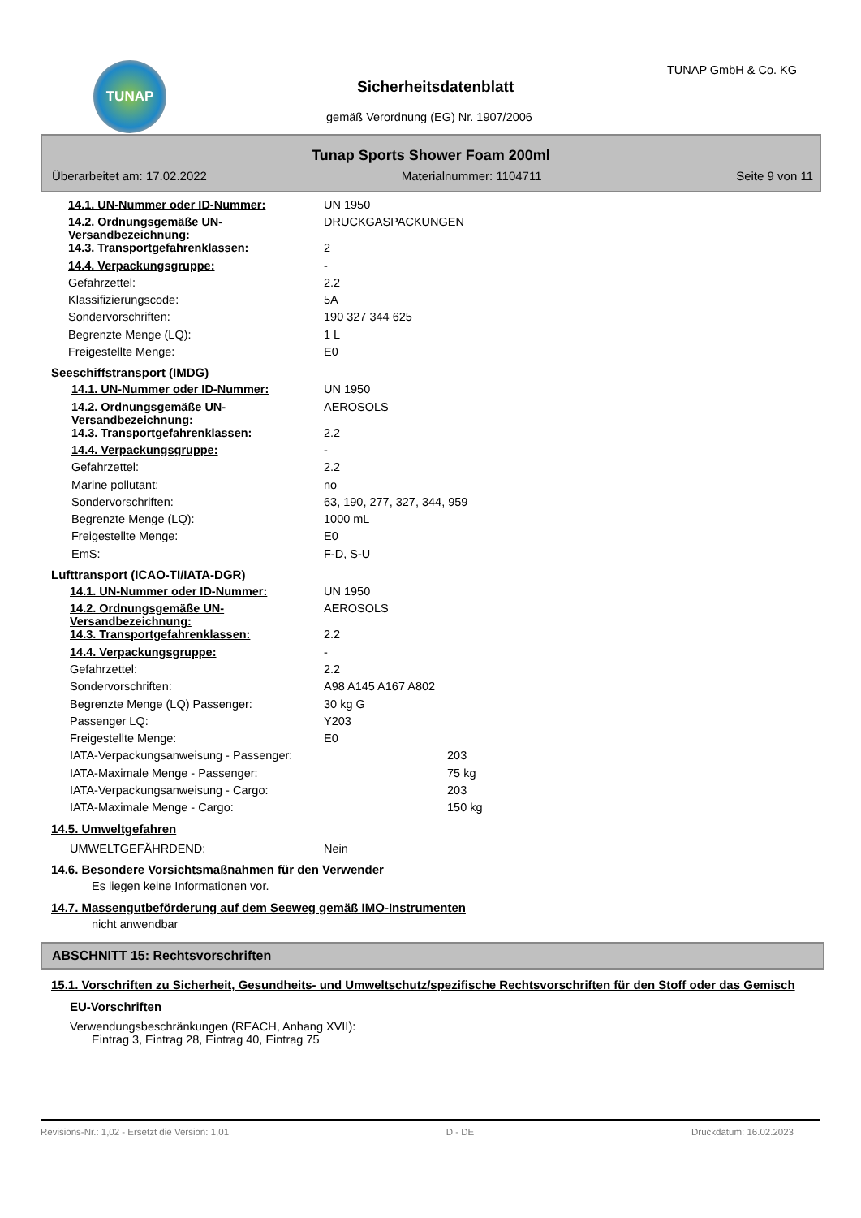TUNAP TUNAP GmbH & Co. KG
Sicherheitsdatenblatt
gemäß Verordnung (EG) Nr. 1907/2006
Tunap Sports Shower Foam 200ml
Überarbeitet am: 17.02.2022 Materialnummer: 1104711 Seite 9 von 11
| 14.1. UN-Nummer oder ID-Nummer: | UN 1950 |
| 14.2. Ordnungsgemäße UN-Versandbezeichnung: | DRUCKGASPACKUNGEN |
| 14.3. Transportgefahrenklassen: | 2 |
| 14.4. Verpackungsgruppe: | - |
| Gefahrzettel: | 2.2 |
| Klassifizierungscode: | 5A |
| Sondervorschriften: | 190 327 344 625 |
| Begrenzte Menge (LQ): | 1 L |
| Freigestellte Menge: | E0 |
Seeschiffstransport (IMDG)
| 14.1. UN-Nummer oder ID-Nummer: | UN 1950 |
| 14.2. Ordnungsgemäße UN-Versandbezeichnung: | AEROSOLS |
| 14.3. Transportgefahrenklassen: | 2.2 |
| 14.4. Verpackungsgruppe: | - |
| Gefahrzettel: | 2.2 |
| Marine pollutant: | no |
| Sondervorschriften: | 63, 190, 277, 327, 344, 959 |
| Begrenzte Menge (LQ): | 1000 mL |
| Freigestellte Menge: | E0 |
| EmS: | F-D, S-U |
Lufttransport (ICAO-TI/IATA-DGR)
| 14.1. UN-Nummer oder ID-Nummer: | UN 1950 | |
| 14.2. Ordnungsgemäße UN-Versandbezeichnung: | AEROSOLS | |
| 14.3. Transportgefahrenklassen: | 2.2 | |
| 14.4. Verpackungsgruppe: | - | |
| Gefahrzettel: | 2.2 | |
| Sondervorschriften: | A98 A145 A167 A802 | |
| Begrenzte Menge (LQ) Passenger: | 30 kg G | |
| Passenger LQ: | Y203 | |
| Freigestellte Menge: | E0 | |
| IATA-Verpackungsanweisung - Passenger: | | 203 |
| IATA-Maximale Menge - Passenger: | | 75 kg |
| IATA-Verpackungsanweisung - Cargo: | | 203 |
| IATA-Maximale Menge - Cargo: | | 150 kg |
14.5. Umweltgefahren
| UMWELTGEFÄHRDEND: | Nein |
14.6. Besondere Vorsichtsmaßnahmen für den Verwender
Es liegen keine Informationen vor.
14.7. Massengutbeförderung auf dem Seeweg gemäß IMO-Instrumenten
nicht anwendbar
ABSCHNITT 15: Rechtsvorschriften
15.1. Vorschriften zu Sicherheit, Gesundheits- und Umweltschutz/spezifische Rechtsvorschriften für den Stoff oder das Gemisch
EU-Vorschriften
Verwendungsbeschränkungen (REACH, Anhang XVII):
Eintrag 3, Eintrag 28, Eintrag 40, Eintrag 75
Revisions-Nr.: 1,02 - Ersetzt die Version: 1,01 D - DE Druckdatum: 16.02.2023